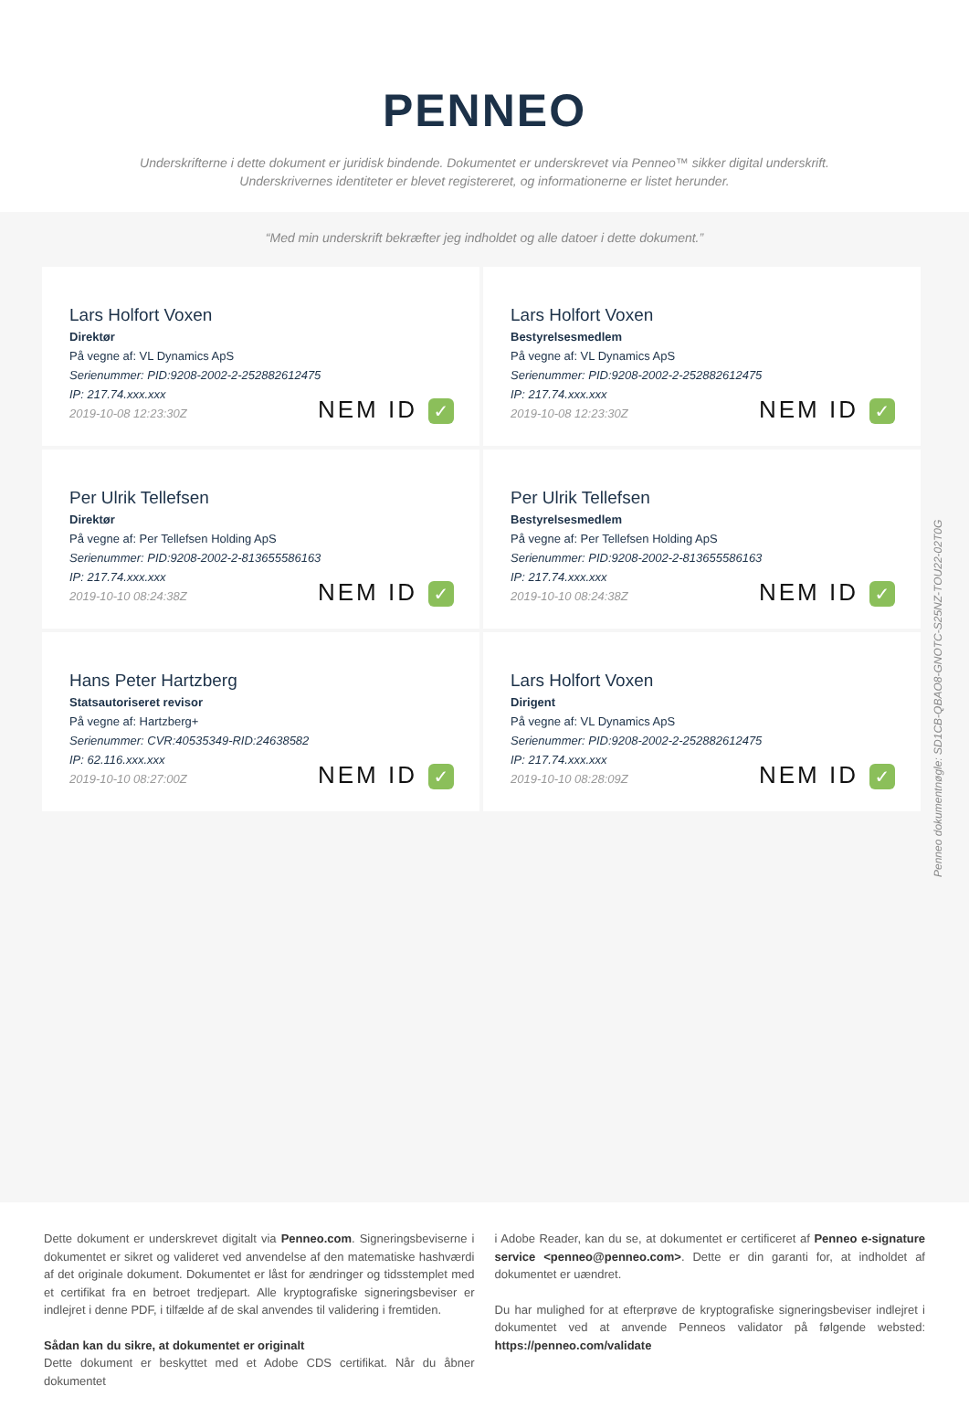PENNEO
Underskrifterne i dette dokument er juridisk bindende. Dokumentet er underskrevet via Penneo™ sikker digital underskrift.
Underskrivernes identiteter er blevet registereret, og informationerne er listet herunder.
“Med min underskrift bekræfter jeg indholdet og alle datoer i dette dokument.”
Lars Holfort Voxen
Direktør
På vegne af: VL Dynamics ApS
Serienummer: PID:9208-2002-2-252882612475
IP: 217.74.xxx.xxx
2019-10-08 12:23:30Z
NEM ID ✓
Lars Holfort Voxen
Bestyrelsesmedlem
På vegne af: VL Dynamics ApS
Serienummer: PID:9208-2002-2-252882612475
IP: 217.74.xxx.xxx
2019-10-08 12:23:30Z
NEM ID ✓
Per Ulrik Tellefsen
Direktør
På vegne af: Per Tellefsen Holding ApS
Serienummer: PID:9208-2002-2-813655586163
IP: 217.74.xxx.xxx
2019-10-10 08:24:38Z
NEM ID ✓
Per Ulrik Tellefsen
Bestyrelsesmedlem
På vegne af: Per Tellefsen Holding ApS
Serienummer: PID:9208-2002-2-813655586163
IP: 217.74.xxx.xxx
2019-10-10 08:24:38Z
NEM ID ✓
Hans Peter Hartzberg
Statsautoriseret revisor
På vegne af: Hartzberg+
Serienummer: CVR:40535349-RID:24638582
IP: 62.116.xxx.xxx
2019-10-10 08:27:00Z
NEM ID ✓
Lars Holfort Voxen
Dirigent
På vegne af: VL Dynamics ApS
Serienummer: PID:9208-2002-2-252882612475
IP: 217.74.xxx.xxx
2019-10-10 08:28:09Z
NEM ID ✓
Penneo dokumentnøgle: SD1CB-QBAO8-GNOTC-S25NZ-TOU22-02T0G
Dette dokument er underskrevet digitalt via Penneo.com. Signeringsbeviserne i dokumentet er sikret og valideret ved anvendelse af den matematiske hashværdi af det originale dokument. Dokumentet er låst for ændringer og tidsstemplet med et certifikat fra en betroet tredjepart. Alle kryptografiske signeringsbeviser er indlejret i denne PDF, i tilfælde af de skal anvendes til validering i fremtiden.
Sådan kan du sikre, at dokumentet er originalt
Dette dokument er beskyttet med et Adobe CDS certifikat. Når du åbner dokumentet
i Adobe Reader, kan du se, at dokumentet er certificeret af Penneo e-signature service <penneo@penneo.com>. Dette er din garanti for, at indholdet af dokumentet er uændret.
Du har mulighed for at efterprøve de kryptografiske signeringsbeviser indlejret i dokumentet ved at anvende Penneos validator på følgende websted: https://penneo.com/validate